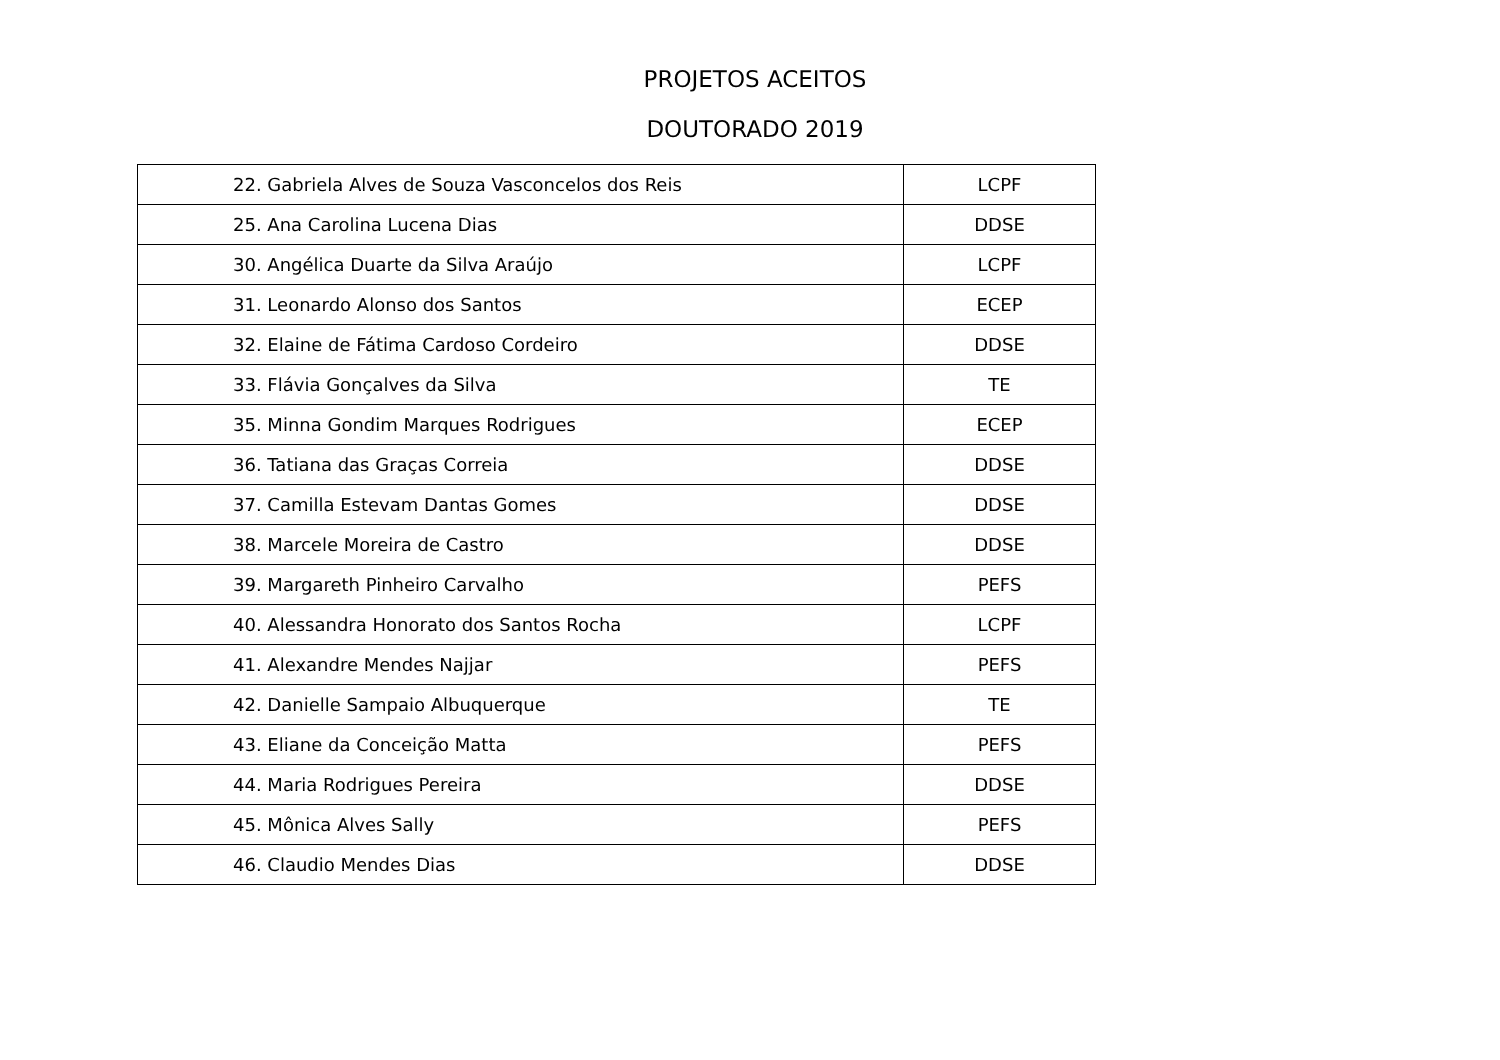PROJETOS ACEITOS
DOUTORADO 2019
| 22. Gabriela Alves de Souza Vasconcelos dos Reis | LCPF |
| 25. Ana Carolina Lucena Dias | DDSE |
| 30. Angélica Duarte da Silva Araújo | LCPF |
| 31. Leonardo Alonso dos Santos | ECEP |
| 32. Elaine de Fátima Cardoso Cordeiro | DDSE |
| 33. Flávia Gonçalves da Silva | TE |
| 35. Minna Gondim Marques Rodrigues | ECEP |
| 36. Tatiana das Graças Correia | DDSE |
| 37. Camilla Estevam Dantas Gomes | DDSE |
| 38. Marcele Moreira de Castro | DDSE |
| 39. Margareth Pinheiro Carvalho | PEFS |
| 40. Alessandra Honorato dos Santos Rocha | LCPF |
| 41. Alexandre Mendes Najjar | PEFS |
| 42. Danielle Sampaio Albuquerque | TE |
| 43. Eliane da Conceição Matta | PEFS |
| 44. Maria Rodrigues Pereira | DDSE |
| 45. Mônica Alves Sally | PEFS |
| 46. Claudio Mendes Dias | DDSE |